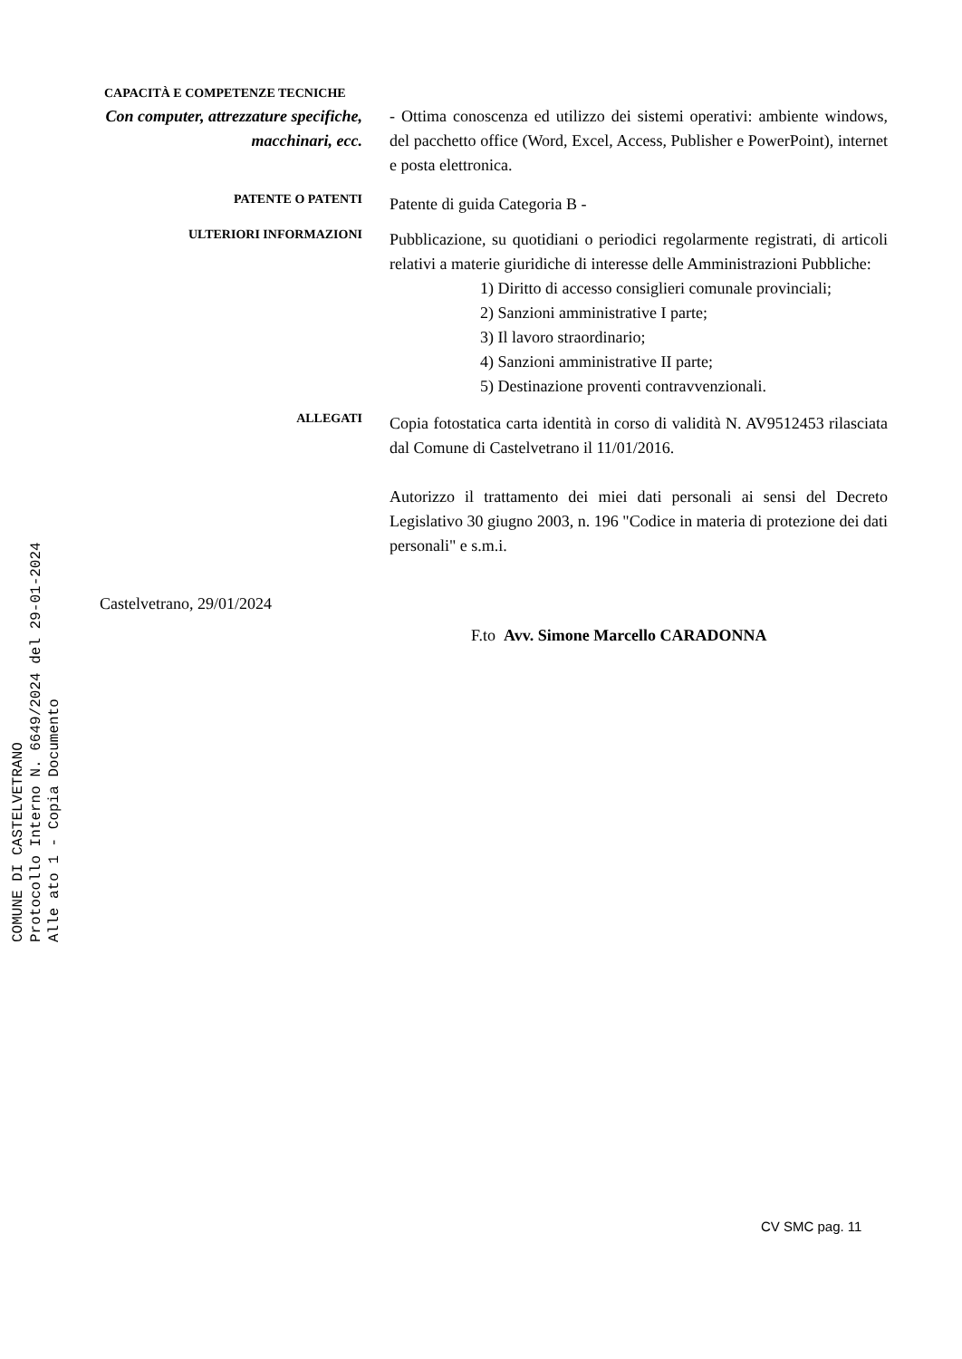COMUNE DI CASTELVETRANO
Protocollo Interno N. 6649/2024 del 29-01-2024
Alle ato 1 - Copia Documento
CAPACITÀ E COMPETENZE TECNICHE
Con computer, attrezzature specifiche, macchinari, ecc.
- Ottima conoscenza ed utilizzo dei sistemi operativi: ambiente windows, del pacchetto office (Word, Excel, Access, Publisher e PowerPoint), internet e posta elettronica.
PATENTE O PATENTI
Patente di guida Categoria B -
ULTERIORI INFORMAZIONI
Pubblicazione, su quotidiani o periodici regolarmente registrati, di articoli relativi a materie giuridiche di interesse delle Amministrazioni Pubbliche:
1) Diritto di accesso consiglieri comunale provinciali;
2) Sanzioni amministrative I parte;
3) Il lavoro straordinario;
4) Sanzioni amministrative II parte;
5) Destinazione proventi contravvenzionali.
ALLEGATI
Copia fotostatica carta identità in corso di validità N. AV9512453 rilasciata dal Comune di Castelvetrano il 11/01/2016.
Autorizzo il trattamento dei miei dati personali ai sensi del Decreto Legislativo 30 giugno 2003, n. 196 "Codice in materia di protezione dei dati personali" e s.m.i.
Castelvetrano, 29/01/2024
F.to Avv. Simone Marcello CARADONNA
CV SMC pag. 11